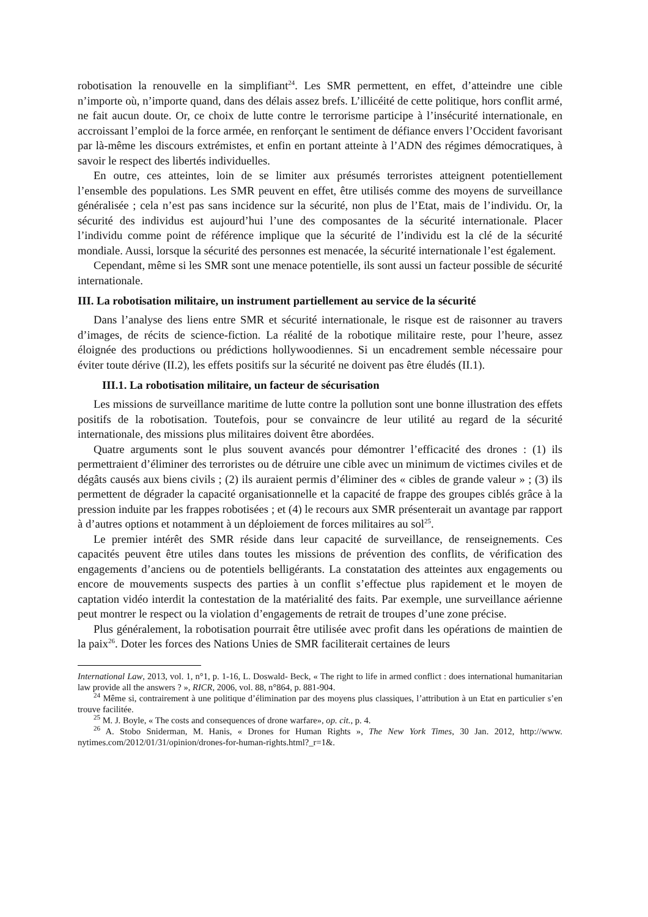robotisation la renouvelle en la simplifiant<sup>24</sup>. Les SMR permettent, en effet, d’atteindre une cible n’importe où, n’importe quand, dans des délais assez brefs. L’illicéité de cette politique, hors conflit armé, ne fait aucun doute. Or, ce choix de lutte contre le terrorisme participe à l’insécurité internationale, en accroissant l’emploi de la force armée, en renforçant le sentiment de défiance envers l’Occident favorisant par là-même les discours extrémistes, et enfin en portant atteinte à l’ADN des régimes démocratiques, à savoir le respect des libertés individuelles.
En outre, ces atteintes, loin de se limiter aux présumés terroristes atteignent potentiellement l’ensemble des populations. Les SMR peuvent en effet, être utilisés comme des moyens de surveillance généralisée ; cela n’est pas sans incidence sur la sécurité, non plus de l’Etat, mais de l’individu. Or, la sécurité des individus est aujourd’hui l’une des composantes de la sécurité internationale. Placer l’individu comme point de référence implique que la sécurité de l’individu est la clé de la sécurité mondiale. Aussi, lorsque la sécurité des personnes est menacée, la sécurité internationale l’est également.
Cependant, même si les SMR sont une menace potentielle, ils sont aussi un facteur possible de sécurité internationale.
III. La robotisation militaire, un instrument partiellement au service de la sécurité
Dans l’analyse des liens entre SMR et sécurité internationale, le risque est de raisonner au travers d’images, de récits de science-fiction. La réalité de la robotique militaire reste, pour l’heure, assez éloignée des productions ou prédictions hollywoodiennes. Si un encadrement semble nécessaire pour éviter toute dérive (II.2), les effets positifs sur la sécurité ne doivent pas être éludés (II.1).
III.1. La robotisation militaire, un facteur de sécurisation
Les missions de surveillance maritime de lutte contre la pollution sont une bonne illustration des effets positifs de la robotisation. Toutefois, pour se convaincre de leur utilité au regard de la sécurité internationale, des missions plus militaires doivent être abordées.
Quatre arguments sont le plus souvent avancés pour démontrer l’efficacité des drones : (1) ils permettraient d’éliminer des terroristes ou de détruire une cible avec un minimum de victimes civiles et de dégâts causés aux biens civils ; (2) ils auraient permis d’éliminer des « cibles de grande valeur » ; (3) ils permettent de dégrader la capacité organisationnelle et la capacité de frappe des groupes ciblés grâce à la pression induite par les frappes robotisées ; et (4) le recours aux SMR présenterait un avantage par rapport à d’autres options et notamment à un déploiement de forces militaires au sol<sup>25</sup>.
Le premier intérêt des SMR réside dans leur capacité de surveillance, de renseignements. Ces capacités peuvent être utiles dans toutes les missions de prévention des conflits, de vérification des engagements d’anciens ou de potentiels belligérants. La constatation des atteintes aux engagements ou encore de mouvements suspects des parties à un conflit s’effectue plus rapidement et le moyen de captation vidéo interdit la contestation de la matérialité des faits. Par exemple, une surveillance aérienne peut montrer le respect ou la violation d’engagements de retrait de troupes d’une zone précise.
Plus généralement, la robotisation pourrait être utilisée avec profit dans les opérations de maintien de la paix<sup>26</sup>. Doter les forces des Nations Unies de SMR faciliterait certaines de leurs
International Law, 2013, vol. 1, n°1, p. 1-16, L. Doswald- Beck, « The right to life in armed conflict : does international humanitarian law provide all the answers ? », RICR, 2006, vol. 88, n°864, p. 881-904.
<sup>24</sup> Même si, contrairement à une politique d’élimination par des moyens plus classiques, l’attribution à un Etat en particulier s’en trouve facilitée.
<sup>25</sup> M. J. Boyle, « The costs and consequences of drone warfare», op. cit., p. 4.
<sup>26</sup> A. Stobo Sniderman, M. Hanis, « Drones for Human Rights », The New York Times, 30 Jan. 2012, http://www. nytimes.com/2012/01/31/opinion/drones-for-human-rights.html?_r=1&.